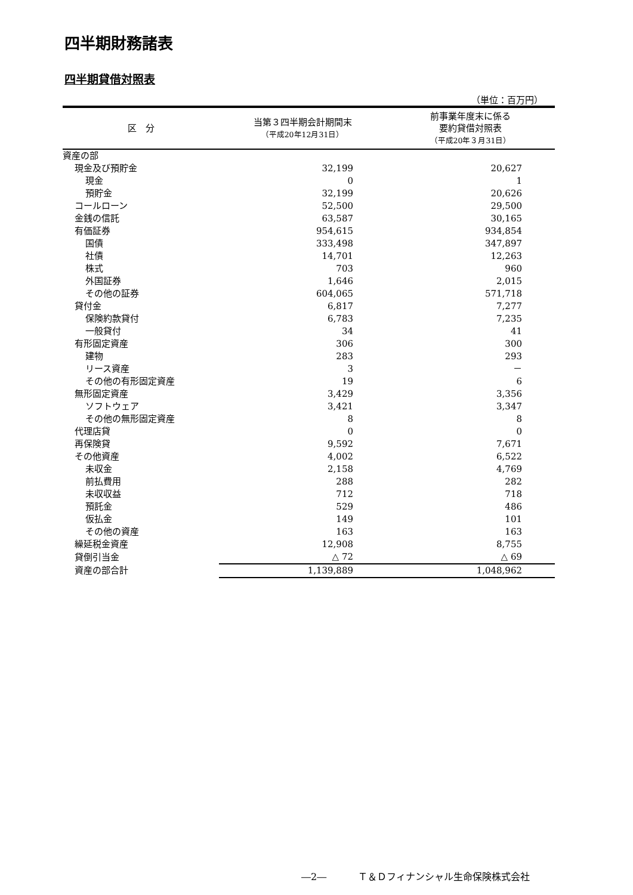四半期財務諸表
四半期貸借対照表
（単位：百万円）
| 区 分 | 当第３四半期会計期間末 （平成20年12月31日） | 前事業年度末に係る 要約貸借対照表 （平成20年３月31日） |
| --- | --- | --- |
| 資産の部 | | |
| 現金及び預貯金 | 32,199 | 20,627 |
| 現金 | 0 | 1 |
| 預貯金 | 32,199 | 20,626 |
| コールローン | 52,500 | 29,500 |
| 金銭の信託 | 63,587 | 30,165 |
| 有価証券 | 954,615 | 934,854 |
| 国債 | 333,498 | 347,897 |
| 社債 | 14,701 | 12,263 |
| 株式 | 703 | 960 |
| 外国証券 | 1,646 | 2,015 |
| その他の証券 | 604,065 | 571,718 |
| 貸付金 | 6,817 | 7,277 |
| 保険約款貸付 | 6,783 | 7,235 |
| 一般貸付 | 34 | 41 |
| 有形固定資産 | 306 | 300 |
| 建物 | 283 | 293 |
| リース資産 | 3 | － |
| その他の有形固定資産 | 19 | 6 |
| 無形固定資産 | 3,429 | 3,356 |
| ソフトウェア | 3,421 | 3,347 |
| その他の無形固定資産 | 8 | 8 |
| 代理店貸 | 0 | 0 |
| 再保険貸 | 9,592 | 7,671 |
| その他資産 | 4,002 | 6,522 |
| 未収金 | 2,158 | 4,769 |
| 前払費用 | 288 | 282 |
| 未収収益 | 712 | 718 |
| 預託金 | 529 | 486 |
| 仮払金 | 149 | 101 |
| その他の資産 | 163 | 163 |
| 繰延税金資産 | 12,908 | 8,755 |
| 貸倒引当金 | △ 72 | △ 69 |
| 資産の部合計 | 1,139,889 | 1,048,962 |
―2―　　　 Ｔ＆Ｄフィナンシャル生命保険株式会社